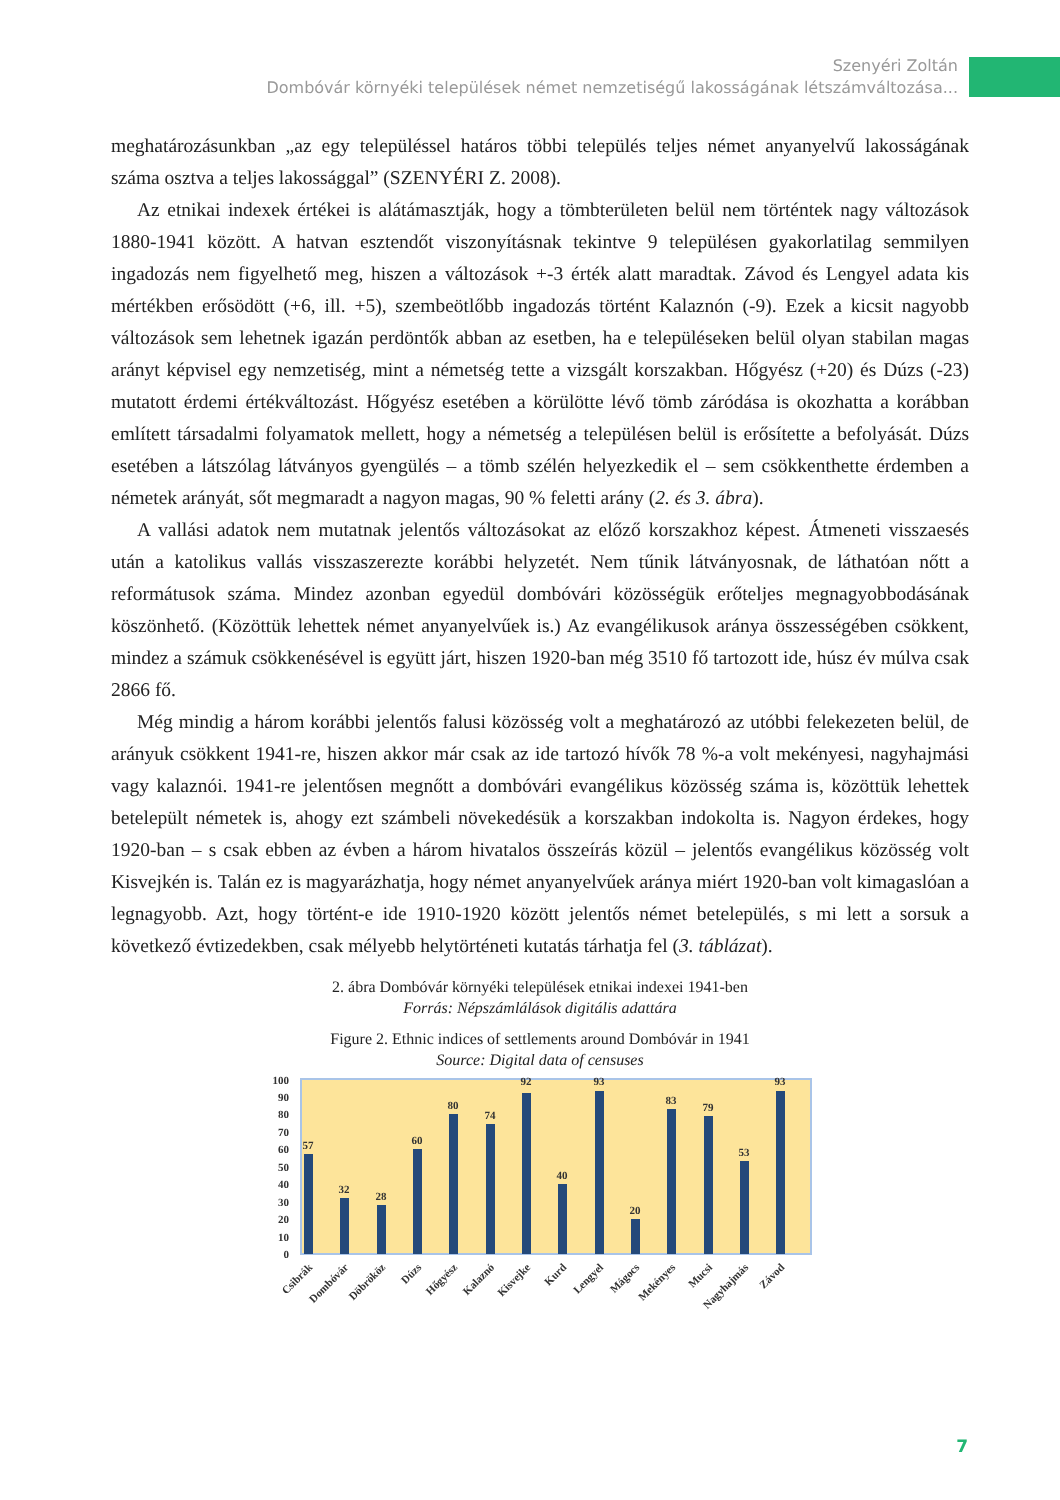Szenyéri Zoltán
Dombóvár környéki települések német nemzetiségű lakosságának létszámváltozása...
meghatározásunkban „az egy településsel határos többi település teljes német anyanyelvű lakosságának száma osztva a teljes lakossággal” (SZENYÉRI Z. 2008).
Az etnikai indexek értékei is alátámasztják, hogy a tömbterületen belül nem történtek nagy változások 1880-1941 között. A hatvan esztendőt viszonyításnak tekintve 9 településen gyakorlatilag semmilyen ingadozás nem figyelhető meg, hiszen a változások +-3 érték alatt maradtak. Závod és Lengyel adata kis mértékben erősödött (+6, ill. +5), szembeötlőbb ingadozás történt Kalaznón (-9). Ezek a kicsit nagyobb változások sem lehetnek igazán perdöntők abban az esetben, ha e településeken belül olyan stabilan magas arányt képvisel egy nemzetiség, mint a németség tette a vizsgált korszakban. Hőgyész (+20) és Dúzs (-23) mutatott érdemi értékváltozást. Hőgyész esetében a körülötte lévő tömb záródása is okozhatta a korábban említett társadalmi folyamatok mellett, hogy a németség a településen belül is erősítette a befolyását. Dúzs esetében a látszólag látványos gyengülés – a tömb szélén helyezkedik el – sem csökkenthette érdemben a németek arányát, sőt megmaradt a nagyon magas, 90 % feletti arány (2. és 3. ábra).
A vallási adatok nem mutatnak jelentős változásokat az előző korszakhoz képest. Átmeneti visszaesés után a katolikus vallás visszaszerezte korábbi helyzetét. Nem tűnik látványosnak, de láthatóan nőtt a reformátusok száma. Mindez azonban egyedül dombóvári közösségük erőteljes megnagyobbodásának köszönhető. (Közöttük lehettek német anyanyelvűek is.) Az evangélikusok aránya összességében csökkent, mindez a számuk csökkenésével is együtt járt, hiszen 1920-ban még 3510 fő tartozott ide, húsz év múlva csak 2866 fő.
Még mindig a három korábbi jelentős falusi közösség volt a meghatározó az utóbbi felekezeten belül, de arányuk csökkent 1941-re, hiszen akkor már csak az ide tartozó hívők 78 %-a volt mekényesi, nagyhajmási vagy kalaznói. 1941-re jelentősen megnőtt a dombóvári evangélikus közösség száma is, közöttük lehettek betelepült németek is, ahogy ezt számbeli növekedésük a korszakban indokolta is. Nagyon érdekes, hogy 1920-ban – s csak ebben az évben a három hivatalos összeírás közül – jelentős evangélikus közösség volt Kisvejkén is. Talán ez is magyarázhatja, hogy német anyanyelvűek aránya miért 1920-ban volt kimagaslóan a legnagyobb. Azt, hogy történt-e ide 1910-1920 között jelentős német betelepülés, s mi lett a sorsuk a következő évtizedekben, csak mélyebb helytörténeti kutatás tárhatja fel (3. táblázat).
2. ábra Dombóvár környéki települések etnikai indexei 1941-ben
Forrás: Népszámlálások digitális adattára
Figure 2. Ethnic indices of settlements around Dombóvár in 1941
Source: Digital data of censuses
0
10
20
30
40
50
60
70
80
90
100
57
32
28
60
80
74
92
40
93
20
83
79
53
93
Csibrák
Dombóvár
Döbrököz
Dúzs
Hőgyész
Kalaznó
Kisvejke
Kurd
Lengyel
Mágocs
Mekényes
Mucsi
Nagyhajmás
Závod
7